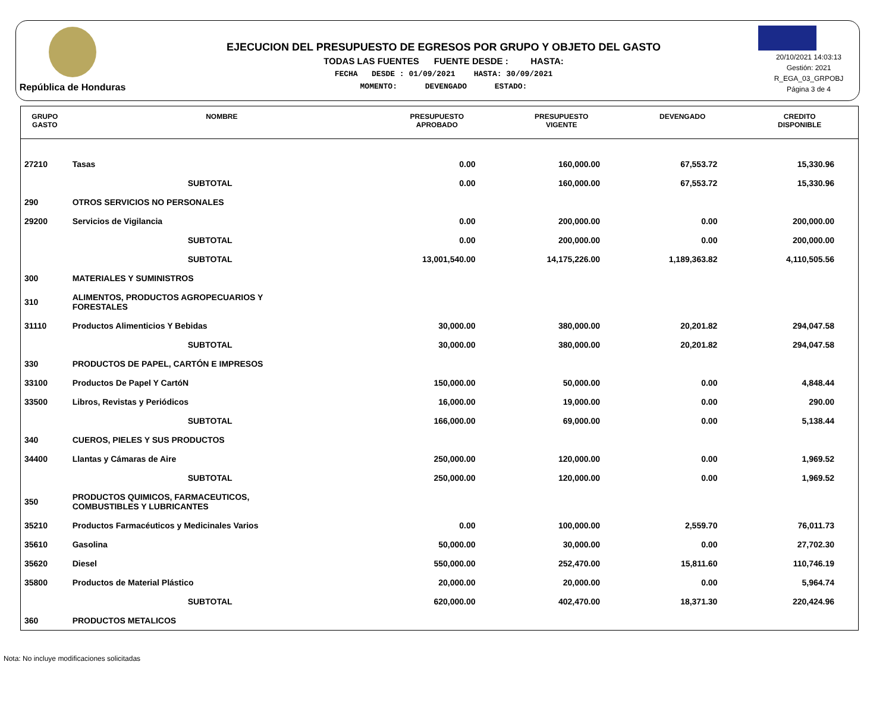República de Honduras
EJECUCION DEL PRESUPUESTO DE EGRESOS POR GRUPO Y OBJETO DEL GASTO
TODAS LAS FUENTES FUENTE DESDE : HASTA:
FECHA DESDE : 01/09/2021 HASTA: 30/09/2021
MOMENTO: DEVENGADO ESTADO:
20/10/2021 14:03:13
Gestión: 2021
R_EGA_03_GRPOBJ
Página 3 de 4
| GRUPO GASTO | NOMBRE | PRESUPUESTO APROBADO | PRESUPUESTO VIGENTE | DEVENGADO | CREDITO DISPONIBLE |
| --- | --- | --- | --- | --- | --- |
| 27210 | Tasas | 0.00 | 160,000.00 | 67,553.72 | 15,330.96 |
| | SUBTOTAL | 0.00 | 160,000.00 | 67,553.72 | 15,330.96 |
| 290 | OTROS SERVICIOS NO PERSONALES | | | | |
| 29200 | Servicios de Vigilancia | 0.00 | 200,000.00 | 0.00 | 200,000.00 |
| | SUBTOTAL | 0.00 | 200,000.00 | 0.00 | 200,000.00 |
| | SUBTOTAL | 13,001,540.00 | 14,175,226.00 | 1,189,363.82 | 4,110,505.56 |
| 300 | MATERIALES Y SUMINISTROS | | | | |
| 310 | ALIMENTOS, PRODUCTOS AGROPECUARIOS Y FORESTALES | | | | |
| 31110 | Productos Alimenticios Y Bebidas | 30,000.00 | 380,000.00 | 20,201.82 | 294,047.58 |
| | SUBTOTAL | 30,000.00 | 380,000.00 | 20,201.82 | 294,047.58 |
| 330 | PRODUCTOS DE PAPEL, CARTÓN E IMPRESOS | | | | |
| 33100 | Productos De Papel Y CartóN | 150,000.00 | 50,000.00 | 0.00 | 4,848.44 |
| 33500 | Libros, Revistas y Periódicos | 16,000.00 | 19,000.00 | 0.00 | 290.00 |
| | SUBTOTAL | 166,000.00 | 69,000.00 | 0.00 | 5,138.44 |
| 340 | CUEROS, PIELES Y SUS PRODUCTOS | | | | |
| 34400 | Llantas y Cámaras de Aire | 250,000.00 | 120,000.00 | 0.00 | 1,969.52 |
| | SUBTOTAL | 250,000.00 | 120,000.00 | 0.00 | 1,969.52 |
| 350 | PRODUCTOS QUIMICOS, FARMACEUTICOS, COMBUSTIBLES Y LUBRICANTES | | | | |
| 35210 | Productos Farmacéuticos y Medicinales Varios | 0.00 | 100,000.00 | 2,559.70 | 76,011.73 |
| 35610 | Gasolina | 50,000.00 | 30,000.00 | 0.00 | 27,702.30 |
| 35620 | Diesel | 550,000.00 | 252,470.00 | 15,811.60 | 110,746.19 |
| 35800 | Productos de Material Plástico | 20,000.00 | 20,000.00 | 0.00 | 5,964.74 |
| | SUBTOTAL | 620,000.00 | 402,470.00 | 18,371.30 | 220,424.96 |
| 360 | PRODUCTOS METALICOS | | | | |
Nota: No incluye modificaciones solicitadas